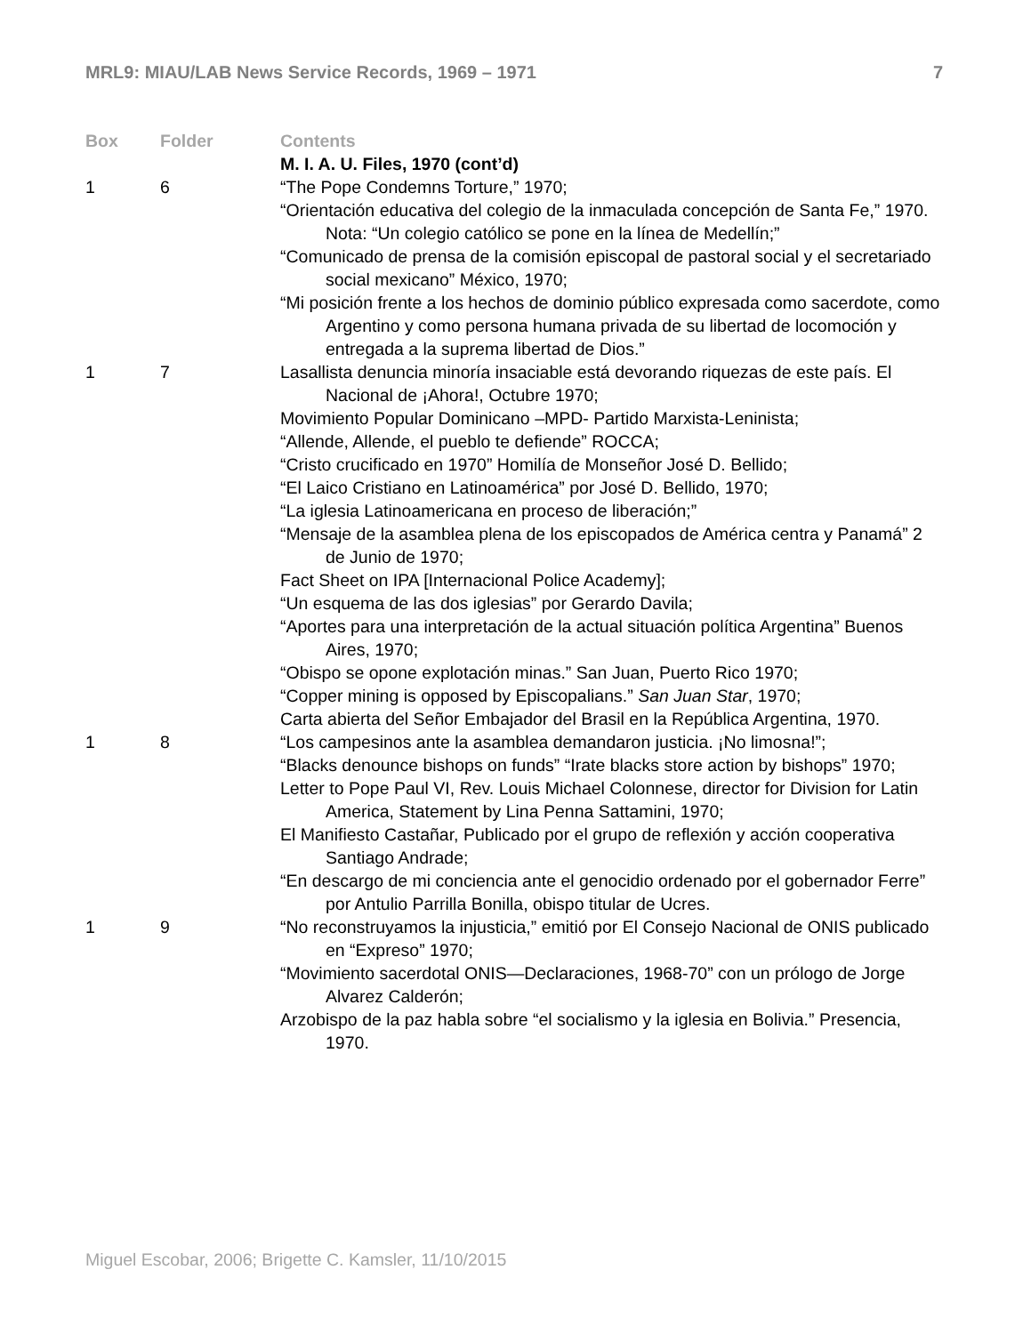MRL9: MIAU/LAB News Service Records, 1969 – 1971 7
| Box | Folder | Contents |
| --- | --- | --- |
| | | M. I. A. U. Files, 1970 (cont’d) |
| 1 | 6 | “The Pope Condemns Torture,” 1970; “Orientación educativa del colegio de la inmaculada concepción de Santa Fe,” 1970. Nota: “Un colegio católico se pone en la línea de Medellín;” “Comunicado de prensa de la comisión episcopal de pastoral social y el secretariado social mexicano” México, 1970; “Mi posición frente a los hechos de dominio público expresada como sacerdote, como Argentino y como persona humana privada de su libertad de locomoción y entregada a la suprema libertad de Dios.” |
| 1 | 7 | Lasallista denuncia minoría insaciable está devorando riquezas de este país. El Nacional de ¡Ahora!, Octubre 1970; Movimiento Popular Dominicano –MPD- Partido Marxista-Leninista; “Allende, Allende, el pueblo te defiende” ROCCA; “Cristo crucificado en 1970” Homilía de Monseñor José D. Bellido; “El Laico Cristiano en Latinoamérica” por José D. Bellido, 1970; “La iglesia Latinoamericana en proceso de liberación;” “Mensaje de la asamblea plena de los episcopados de América centra y Panamá” 2 de Junio de 1970; Fact Sheet on IPA [Internacional Police Academy]; “Un esquema de las dos iglesias” por Gerardo Davila; “Aportes para una interpretación de la actual situación política Argentina” Buenos Aires, 1970; “Obispo se opone explotación minas.” San Juan, Puerto Rico 1970; “Copper mining is opposed by Episcopalians.” San Juan Star , 1970; Carta abierta del Señor Embajador del Brasil en la República Argentina, 1970. |
| 1 | 8 | “Los campesinos ante la asamblea demandaron justicia. ¡No limosna!”; “Blacks denounce bishops on funds” “Irate blacks store action by bishops” 1970; Letter to Pope Paul VI, Rev. Louis Michael Colonnese, director for Division for Latin America, Statement by Lina Penna Sattamini, 1970; El Manifiesto Castañar, Publicado por el grupo de reflexión y acción cooperativa Santiago Andrade; “En descargo de mi conciencia ante el genocidio ordenado por el gobernador Ferre” por Antulio Parrilla Bonilla, obispo titular de Ucres. |
| 1 | 9 | “No reconstruyamos la injusticia,” emitió por El Consejo Nacional de ONIS publicado en “Expreso” 1970; “Movimiento sacerdotal ONIS—Declaraciones, 1968-70” con un prólogo de Jorge Alvarez Calderón; Arzobispo de la paz habla sobre “el socialismo y la iglesia en Bolivia.” Presencia, 1970. |
Miguel Escobar, 2006; Brigette C. Kamsler, 11/10/2015